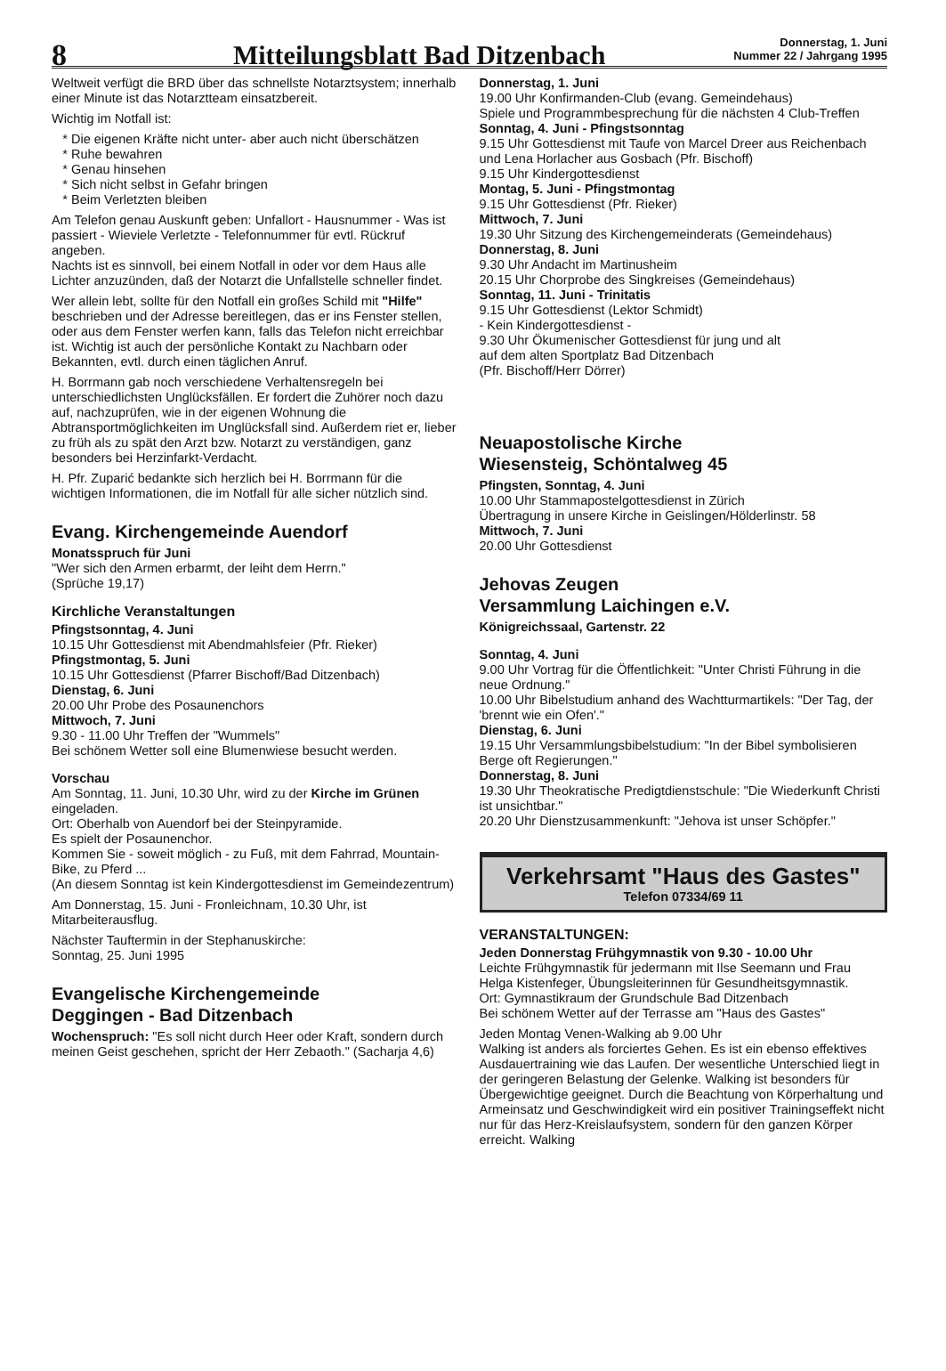8
Mitteilungsblatt Bad Ditzenbach
Donnerstag, 1. Juni
Nummer 22 / Jahrgang 1995
Weltweit verfügt die BRD über das schnellste Notarztsystem; innerhalb einer Minute ist das Notarztteam einsatzbereit.
Wichtig im Notfall ist:
Die eigenen Kräfte nicht unter- aber auch nicht überschätzen
Ruhe bewahren
Genau hinsehen
Sich nicht selbst in Gefahr bringen
Beim Verletzten bleiben
Am Telefon genau Auskunft geben: Unfallort - Hausnummer - Was ist passiert - Wieviele Verletzte - Telefonnummer für evtl. Rückruf angeben.
Nachts ist es sinnvoll, bei einem Notfall in oder vor dem Haus alle Lichter anzuzünden, daß der Notarzt die Unfallstelle schneller findet.
Wer allein lebt, sollte für den Notfall ein großes Schild mit "Hilfe" beschrieben und der Adresse bereitlegen, das er ins Fenster stellen, oder aus dem Fenster werfen kann, falls das Telefon nicht erreichbar ist. Wichtig ist auch der persönliche Kontakt zu Nachbarn oder Bekannten, evtl. durch einen täglichen Anruf.
H. Borrmann gab noch verschiedene Verhaltensregeln bei unterschiedlichsten Unglücksfällen. Er fordert die Zuhörer noch dazu auf, nachzuprüfen, wie in der eigenen Wohnung die Abtransportmöglichkeiten im Unglücksfall sind. Außerdem riet er, lieber zu früh als zu spät den Arzt bzw. Notarzt zu verständigen, ganz besonders bei Herzinfarkt-Verdacht.
H. Pfr. Zuparić bedankte sich herzlich bei H. Borrmann für die wichtigen Informationen, die im Notfall für alle sicher nützlich sind.
Evang. Kirchengemeinde Auendorf
Monatsspruch für Juni
"Wer sich den Armen erbarmt, der leiht dem Herrn."
(Sprüche 19,17)
Kirchliche Veranstaltungen
Pfingstsonntag, 4. Juni
10.15 Uhr Gottesdienst mit Abendmahlsfeier (Pfr. Rieker)
Pfingstmontag, 5. Juni
10.15 Uhr Gottesdienst (Pfarrer Bischoff/Bad Ditzenbach)
Dienstag, 6. Juni
20.00 Uhr Probe des Posaunenchors
Mittwoch, 7. Juni
9.30 - 11.00 Uhr Treffen der "Wummels"
Bei schönem Wetter soll eine Blumenwiese besucht werden.
Vorschau
Am Sonntag, 11. Juni, 10.30 Uhr, wird zu der Kirche im Grünen eingeladen.
Ort: Oberhalb von Auendorf bei der Steinpyramide.
Es spielt der Posaunenchor.
Kommen Sie - soweit möglich - zu Fuß, mit dem Fahrrad, Mountain-Bike, zu Pferd ...
(An diesem Sonntag ist kein Kindergottesdienst im Gemeindezentrum)
Am Donnerstag, 15. Juni - Fronleichnam, 10.30 Uhr, ist Mitarbeiterausflug.
Nächster Tauftermin in der Stephanuskirche:
Sonntag, 25. Juni 1995
Evangelische Kirchengemeinde
Deggingen - Bad Ditzenbach
Wochenspruch: "Es soll nicht durch Heer oder Kraft, sondern durch meinen Geist geschehen, spricht der Herr Zebaoth." (Sacharja 4,6)
Donnerstag, 1. Juni
19.00 Uhr Konfirmanden-Club (evang. Gemeindehaus)
Spiele und Programmbesprechung für die nächsten 4 Club-Treffen
Sonntag, 4. Juni - Pfingstsonntag
9.15 Uhr Gottesdienst mit Taufe von Marcel Dreer aus Reichenbach und Lena Horlacher aus Gosbach (Pfr. Bischoff)
9.15 Uhr Kindergottesdienst
Montag, 5. Juni - Pfingstmontag
9.15 Uhr Gottesdienst (Pfr. Rieker)
Mittwoch, 7. Juni
19.30 Uhr Sitzung des Kirchengemeinderats (Gemeindehaus)
Donnerstag, 8. Juni
9.30 Uhr Andacht im Martinusheim
20.15 Uhr Chorprobe des Singkreises (Gemeindehaus)
Sonntag, 11. Juni - Trinitatis
9.15 Uhr Gottesdienst (Lektor Schmidt)
- Kein Kindergottesdienst -
9.30 Uhr Ökumenischer Gottesdienst für jung und alt
auf dem alten Sportplatz Bad Ditzenbach
(Pfr. Bischoff/Herr Dörrer)
Neuapostolische Kirche
Wiesensteig, Schöntalweg 45
Pfingsten, Sonntag, 4. Juni
10.00 Uhr Stammapostelgottesdienst in Zürich
Übertragung in unsere Kirche in Geislingen/Hölderlinstr. 58
Mittwoch, 7. Juni
20.00 Uhr Gottesdienst
Jehovas Zeugen
Versammlung Laichingen e.V.
Königreichssaal, Gartenstr. 22
Sonntag, 4. Juni
9.00 Uhr Vortrag für die Öffentlichkeit: "Unter Christi Führung in die neue Ordnung."
10.00 Uhr Bibelstudium anhand des Wachtturmartikels: "Der Tag, der 'brennt wie ein Ofen'."
Dienstag, 6. Juni
19.15 Uhr Versammlungsbibelstudium: "In der Bibel symbolisieren Berge oft Regierungen."
Donnerstag, 8. Juni
19.30 Uhr Theokratische Predigtdienstschule: "Die Wiederkunft Christi ist unsichtbar."
20.20 Uhr Dienstzusammenkunft: "Jehova ist unser Schöpfer."
Verkehrsamt "Haus des Gastes"
Telefon 07334/69 11
VERANSTALTUNGEN:
Jeden Donnerstag Frühgymnastik von 9.30 - 10.00 Uhr
Leichte Frühgymnastik für jedermann mit Ilse Seemann und Frau Helga Kistenfeger, Übungsleiterinnen für Gesundheitsgymnastik.
Ort: Gymnastikraum der Grundschule Bad Ditzenbach
Bei schönem Wetter auf der Terrasse am "Haus des Gastes"
Jeden Montag Venen-Walking ab 9.00 Uhr
Walking ist anders als forciertes Gehen. Es ist ein ebenso effektives Ausdauertraining wie das Laufen. Der wesentliche Unterschied liegt in der geringeren Belastung der Gelenke. Walking ist besonders für Übergewichtige geeignet. Durch die Beachtung von Körperhaltung und Armeinsatz und Geschwindigkeit wird ein positiver Trainingseffekt nicht nur für das Herz-Kreislaufsystem, sondern für den ganzen Körper erreicht. Walking